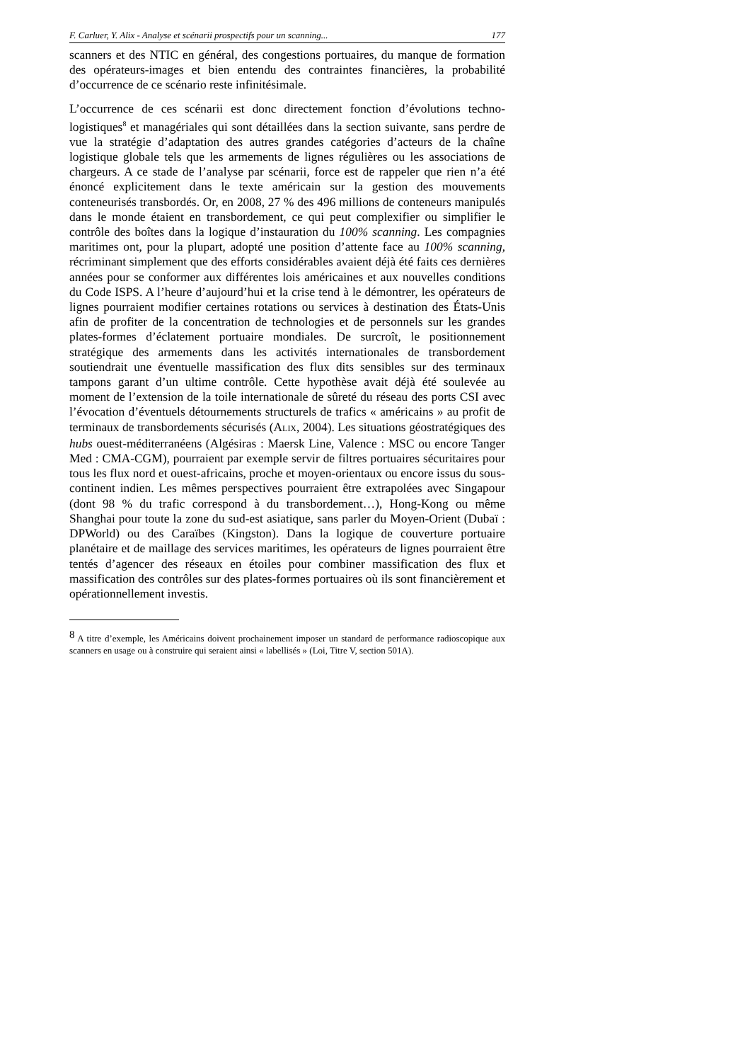F. Carluer, Y. Alix - Analyse et scénarii prospectifs pour un scanning... 177
scanners et des NTIC en général, des congestions portuaires, du manque de formation des opérateurs-images et bien entendu des contraintes financières, la probabilité d’occurrence de ce scénario reste infinitésimale.
L’occurrence de ces scénarii est donc directement fonction d’évolutions techno-logistiques<sup>8</sup> et managériales qui sont détaillées dans la section suivante, sans perdre de vue la stratégie d’adaptation des autres grandes catégories d’acteurs de la chaîne logistique globale tels que les armements de lignes régulières ou les associations de chargeurs. A ce stade de l’analyse par scénarii, force est de rappeler que rien n’a été énoncé explicitement dans le texte américain sur la gestion des mouvements conteneurisés transbordés. Or, en 2008, 27 % des 496 millions de conteneurs manipulés dans le monde étaient en transbordement, ce qui peut complexifier ou simplifier le contrôle des boîtes dans la logique d’instauration du 100% scanning. Les compagnies maritimes ont, pour la plupart, adopté une position d’attente face au 100% scanning, récriminant simplement que des efforts considérables avaient déjà été faits ces dernières années pour se conformer aux différentes lois américaines et aux nouvelles conditions du Code ISPS. A l’heure d’aujourd’hui et la crise tend à le démontrer, les opérateurs de lignes pourraient modifier certaines rotations ou services à destination des États-Unis afin de profiter de la concentration de technologies et de personnels sur les grandes plates-formes d’éclatement portuaire mondiales. De surcroît, le positionnement stratégique des armements dans les activités internationales de transbordement soutiendrait une éventuelle massification des flux dits sensibles sur des terminaux tampons garant d’un ultime contrôle. Cette hypothèse avait déjà été soulevée au moment de l’extension de la toile internationale de sûreté du réseau des ports CSI avec l’évocation d’éventuels détournements structurels de trafics « américains » au profit de terminaux de transbordements sécurisés (ALIX, 2004). Les situations géostratégiques des hubs ouest-méditerranéens (Algésiras : Maersk Line, Valence : MSC ou encore Tanger Med : CMA-CGM), pourraient par exemple servir de filtres portuaires sécuritaires pour tous les flux nord et ouest-africains, proche et moyen-orientaux ou encore issus du sous-continent indien. Les mêmes perspectives pourraient être extrapolées avec Singapour (dont 98 % du trafic correspond à du transbordement…), Hong-Kong ou même Shanghai pour toute la zone du sud-est asiatique, sans parler du Moyen-Orient (Dubaï : DPWorld) ou des Caraïbes (Kingston). Dans la logique de couverture portuaire planétaire et de maillage des services maritimes, les opérateurs de lignes pourraient être tentés d’agencer des réseaux en étoiles pour combiner massification des flux et massification des contrôles sur des plates-formes portuaires où ils sont financièrement et opérationnellement investis.
<sup>8</sup> A titre d’exemple, les Américains doivent prochainement imposer un standard de performance radioscopique aux scanners en usage ou à construire qui seraient ainsi « labellisés » (Loi, Titre V, section 501A).